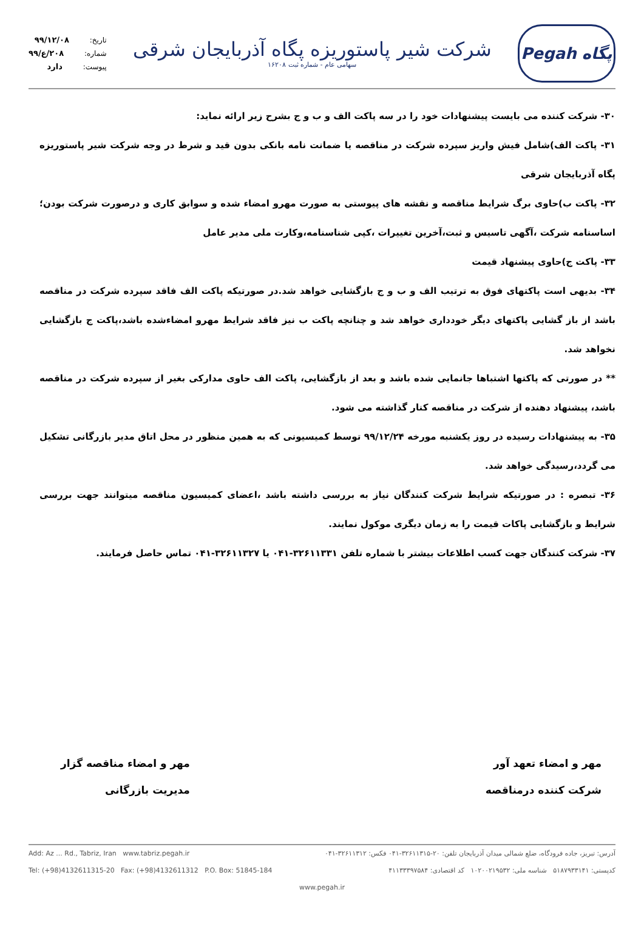Pegah پگاه
شرکت شیر پاستوریزه پگاه آذربایجان شرقی
سهامی عام - شماره ثبت ۱۶۲۰۸
تاریخ: ۹۹/۱۲/۰۸
شماره: ۲۰۸/ع/۹۹
پیوست: دارد
۳۰- شرکت کننده می بایست پیشنهادات خود را در سه پاکت الف و ب و ج بشرح زیر ارائه نماید:
۳۱- پاکت الف)شامل فیش واریز سپرده شرکت در مناقصه یا ضمانت نامه بانکی بدون قید و شرط در وجه شرکت شیر پاستوریزه پگاه آذربایجان شرقی
۳۲- پاکت ب)حاوی برگ شرایط مناقصه و نقشه های پیوستی به صورت مهرو امضاء شده و سوابق کاری و درصورت شرکت بودن؛اساسنامه شرکت ،آگهی تاسیس و ثبت،آخرین تغییرات ،کپی شناسنامه،وکارت ملی مدیر عامل
۳۳- پاکت ج)حاوی پیشنهاد قیمت
۳۴- بدیهی است پاکتهای فوق به ترتیب الف و ب و ج بازگشایی خواهد شد.در صورتیکه پاکت الف فاقد سپرده شرکت در مناقصه باشد از باز گشایی پاکتهای دیگر خودداری خواهد شد و چنانچه پاکت ب نیز فاقد شرایط مهرو امضاءشده باشد،پاکت ج بازگشایی نخواهد شد.
** در صورتی که پاکتها اشتباها جانمایی شده باشد و بعد از بازگشایی، پاکت الف حاوی مدارکی بغیر از سپرده شرکت در مناقصه باشد، پیشنهاد دهنده از شرکت در مناقصه کنار گذاشته می شود.
۳۵- به پیشنهادات رسیده در روز یکشنبه مورخه ۹۹/۱۲/۲۴ توسط کمیسیونی که به همین منظور در محل اتاق مدیر بازرگانی تشکیل می گردد،رسیدگی خواهد شد.
۳۶- تبصره : در صورتیکه شرایط شرکت کنندگان نیاز به بررسی داشته باشد ،اعضای کمیسیون مناقصه میتوانند جهت بررسی شرایط و بازگشایی پاکات قیمت را به زمان دیگری موکول نمایند.
۳۷- شرکت کنندگان جهت کسب اطلاعات بیشتر با شماره تلفن ۳۲۶۱۱۳۳۱-۰۴۱ یا ۳۲۶۱۱۳۲۷-۰۴۱ تماس حاصل فرمایند.
مهر و امضاء تعهد آور
شرکت کننده درمناقصه
مهر و امضاء مناقصه گزار
مدیریت بازرگانی
آدرس: تبریز، جاده فرودگاه، ضلع شمالی میدان آذربایجان تلفن: ۲۰-۳۲۶۱۱۳۱۵-۰۴۱ فکس: ۳۲۶۱۱۳۱۲-۰۴۱ Add: Az ... Rd., Tabriz, Iran www.tabriz.pegah.ir
کدپستی: ۵۱۸۷۹۳۳۱۴۱ شناسه ملی: ۱۰۲۰۰۲۱۹۵۳۲ کد اقتصادی: ۴۱۱۳۳۳۹۷۵۸۴ Tel: (+98)4132611315-20 Fax: (+98)4132611312 P.O. Box: 51845-184
www.pegah.ir